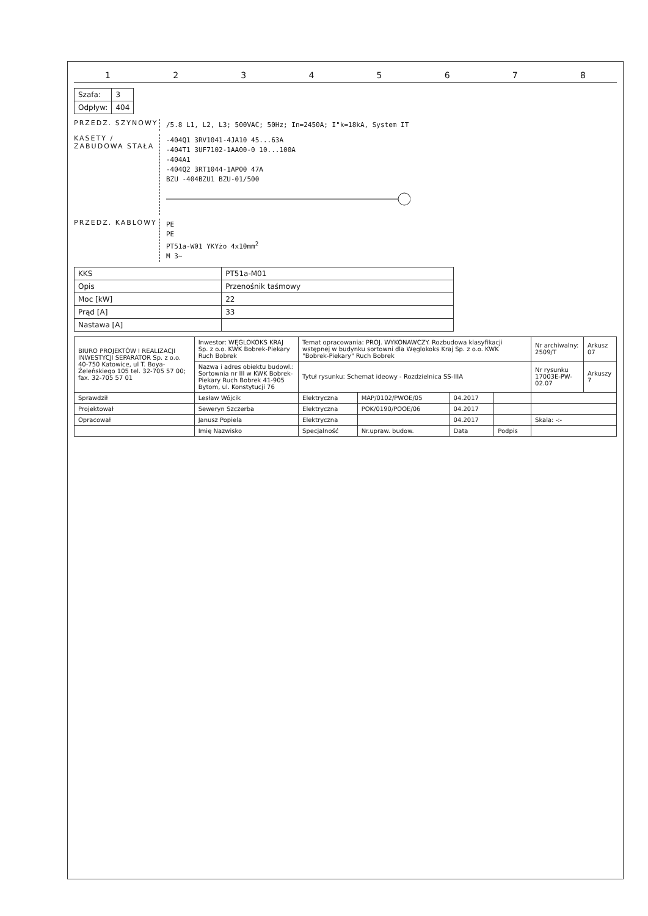1 2 3 4 5 6 7 8
| Szafa: | 3 |
| Odpływ: | 404 |
PRZEDZ. SZYNOWY
/5.8 L1, L2, L3; 500VAC; 50Hz; In=2450A; I"k=18kA, System IT
KASETY / ZABUDOWA STAŁA
-404Q1 3RV1041-4JA10 45...63A
-404T1 3UF7102-1AA00-0 10...100A
-404A1
-404Q2 3RT1044-1AP00 47A
BZU -404BZU1 BZU-01/500
PRZEDZ. KABLOWY
PE
PE
PT51a-W01 YKYżo 4x10mm<sup>2</sup>
M 3~
| KKS | PT51a-M01 |
| Opis | Przenośnik taśmowy |
| Moc [kW] | 22 |
| Prąd [A] | 33 |
| Nastawa [A] | |
| BIURO PROJEKTÓW I REALIZACJI INWESTYCJI SEPARATOR Sp. z o.o. 40-750 Katowice, ul T. Boya-Żeleńskiego 105 tel. 32-705 57 00; fax. 32-705 57 01 | Inwestor: WĘGLOKOKS KRAJ Sp. z o.o. KWK Bobrek-Piekary Ruch Bobrek | Temat opracowania: PROJ. WYKONAWCZY. Rozbudowa klasyfikacji wstępnej w budynku sortowni dla Węglokoks Kraj Sp. z o.o. KWK "Bobrek-Piekary" Ruch Bobrek | | | | | Nr archiwalny: 2509/T | Arkusz 07 |
| | Nazwa i adres obiektu budowl.: Sortownia nr III w KWK Bobrek-Piekary Ruch Bobrek 41-905 Bytom, ul. Konstytucji 76 | Tytuł rysunku: Schemat ideowy - Rozdzielnica SS-IIIA | | | | | Nr rysunku 17003E-PW-02.07 | Arkuszy 7 |
| Sprawdził | Lesław Wójcik | Elektryczna | MAP/0102/PWOE/05 | 04.2017 | | | | |
| Projektował | Seweryn Szczerba | Elektryczna | POK/0190/POOE/06 | 04.2017 | | | | |
| Opracował | Janusz Popiela | Elektryczna | | 04.2017 | | Skala: -:- | | |
| | Imię Nazwisko | Specjalność | Nr.upraw. budow. | Data | Podpis | | | |